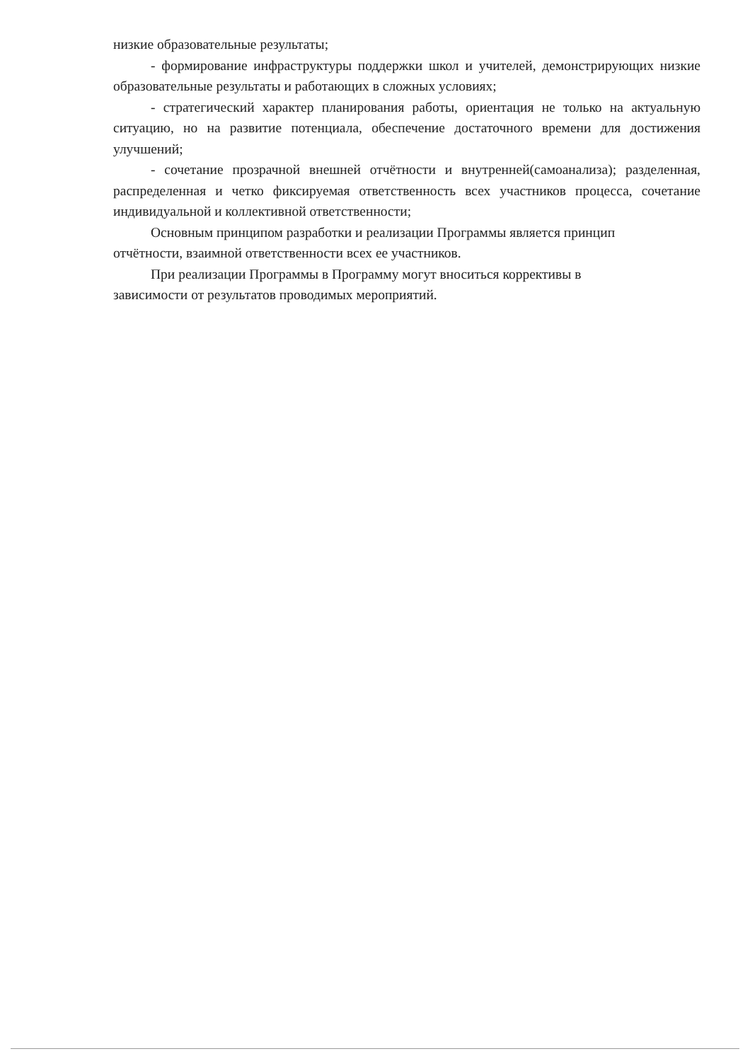низкие образовательные результаты;
- формирование инфраструктуры поддержки школ и учителей, демонстрирующих низкие образовательные результаты и работающих в сложных условиях;
- стратегический характер планирования работы, ориентация не только на актуальную ситуацию, но на развитие потенциала, обеспечение достаточного времени для достижения улучшений;
- сочетание прозрачной внешней отчётности и внутренней(самоанализа); разделенная, распределенная и четко фиксируемая ответственность всех участников процесса, сочетание индивидуальной и коллективной ответственности;
Основным принципом разработки и реализации Программы является принцип
отчётности, взаимной ответственности всех ее участников.
При реализации Программы в Программу могут вноситься коррективы в
зависимости от результатов проводимых мероприятий.